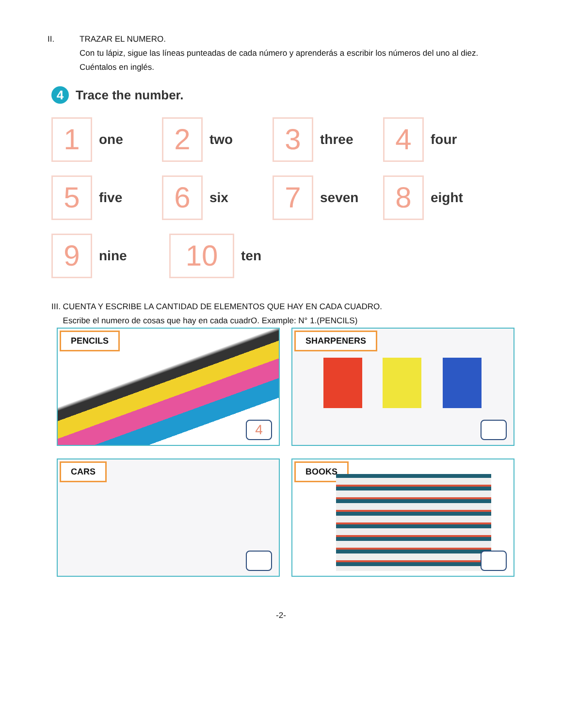II. TRAZAR EL NUMERO.
Con tu lápiz, sigue las líneas punteadas de cada número y aprenderás a escribir los números del uno al diez. Cuéntalos en inglés.
4 Trace the number.
1
one
2
two
3
three
4
four
5
five
6
six
7
seven
8
eight
9
nine
10
ten
III. CUENTA Y ESCRIBE LA CANTIDAD DE ELEMENTOS QUE HAY EN CADA CUADRO.
Escribe el numero de cosas que hay en cada cuadrO. Example: N° 1.(PENCILS)
PENCILS
4
SHARPENERS
CARS
BOOKS
-2-